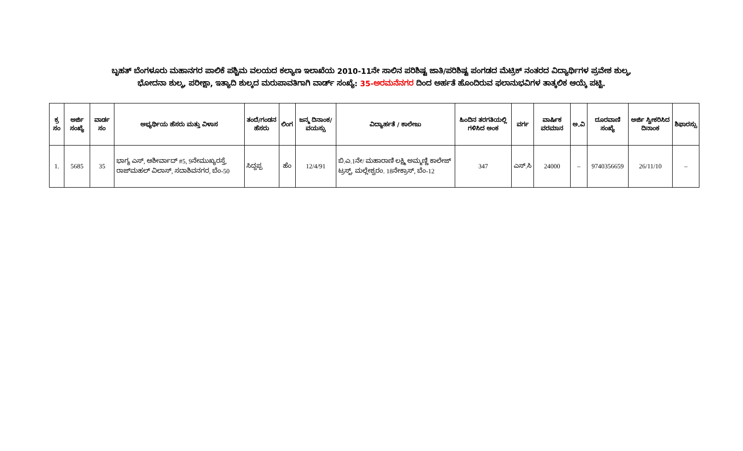ಬೃಹತ್ ಬೆಂಗಳೂರು ಮಹಾನಗರ ಪಾಲಿಕೆ ಪಶ್ಚಿಮ ವಲಯದ ಕಲ್ಯಾಣ ಇಲಾಖೆಯ 2010-11ನೇ ಸಾಲಿನ ಪರಿಶಿಷ್ಟ ಜಾತಿ/ಪರಿಶಿಷ್ಟ ಪಂಗಡದ ಮೆಟ್ರಿಕ್ ನಂತರದ ವಿದ್ಯಾರ್ಥಿಗಳ ಪ್ರವೇಶ ಶುಲ್ಕ,
ಭೋದನಾ ಶುಲ್ಕ, ಪರೀಕ್ಷಾ, ಇತ್ಯಾದಿ ಶುಲ್ಕದ ಮರುಪಾವತಿಗಾಗಿ ವಾರ್ಡ್ ಸಂಖ್ಯೆ: 35-ಅರಮನೆನಗರ ದಿಂದ ಅರ್ಹತೆ ಹೊಂದಿರುವ ಫಲಾನುಭವಿಗಳ ತಾತ್ಕಲಿಕ ಆಯ್ಕೆ ಪಟ್ಟಿ.
| ಕ್ರ ಸಂ | ಅರ್ಜಿ ಸಂಖ್ಯೆ | ವಾರ್ಡ ಸಂ | ಅಭ್ಯರ್ಥಿಯ ಹೆಸರು ಮತ್ತು ವಿಳಾಸ | ತಂದೆ/ಗಂಡನ ಹೆಸರು | ಲಿಂಗ | ಜನ್ಮ ದಿನಾಂಕ/ ವಯಸ್ಸು | ವಿದ್ಯಾರ್ಹತೆ / ಕಾಲೇಜು | ಹಿಂದಿನ ತರಗತಿಯಲ್ಲಿ ಗಳಿಸಿದ ಅಂಕ | ವರ್ಗ | ವಾರ್ಷಿಕ ವರಮಾನ | ಅ.ವಿ | ದೂರವಾಣಿ ಸಂಖ್ಯೆ | ಅರ್ಜಿ ಸ್ವೀಕರಿಸಿದ ದಿನಾಂಕ | ಶಿಫಾರಸ್ಸು |
| --- | --- | --- | --- | --- | --- | --- | --- | --- | --- | --- | --- | --- | --- | --- |
| 1. | 5685 | 35 | ಭಾಗ್ಯ ಎಸ್, ಆಶೀರ್ವಾದ್ #5, 9ನೇಮುಖ್ಯರಸ್ತೆ, ರಾಜ್‌ಮಹಲ್ ವಿಲಾಸ್, ಸದಾಶಿವನಗರ, ಬೆಂ-50 | ಸಿದ್ದಪ್ಪ | ಹೆಂ | 12/4/91 | ಬಿ.ಎ.1ನೇ/ ಮಹಾರಾಣಿ ಲಕ್ಷ್ಮಿ ಅಮ್ಮಣ್ಣಿ ಕಾಲೇಜ್ ಟ್ರಸ್ಟ್. ಮಲ್ಲೇಶ್ವರಂ. 18ನೇಕ್ರಾಸ್, ಬೆಂ-12 | 347 | ಎಸ್.ಸಿ | 24000 | – | 9740356659 | 26/11/10 | – |